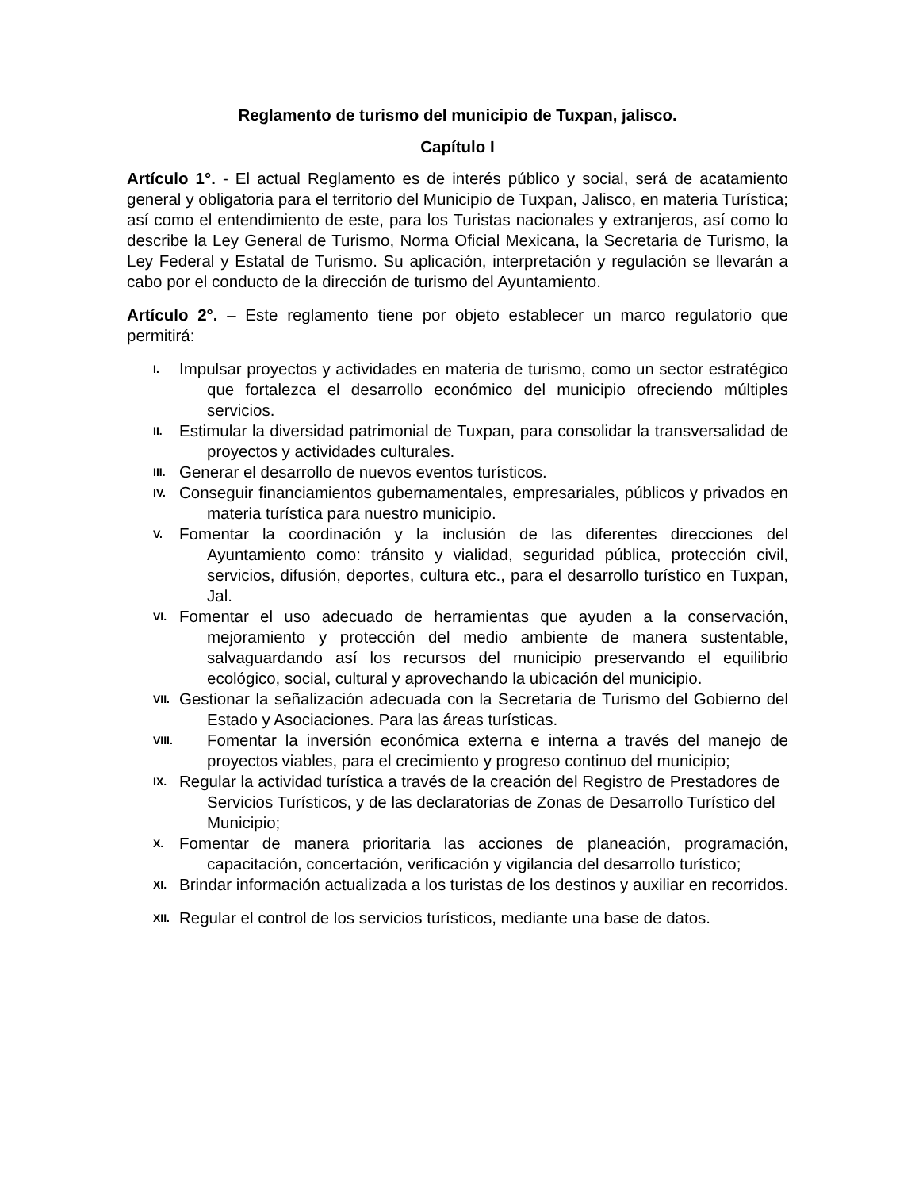Reglamento de turismo del municipio de Tuxpan, jalisco.
Capítulo I
Artículo 1°. - El actual Reglamento es de interés público y social, será de acatamiento general y obligatoria para el territorio del Municipio de Tuxpan, Jalisco, en materia Turística; así como el entendimiento de este, para los Turistas nacionales y extranjeros, así como lo describe la Ley General de Turismo, Norma Oficial Mexicana, la Secretaria de Turismo, la Ley Federal y Estatal de Turismo. Su aplicación, interpretación y regulación se llevarán a cabo por el conducto de la dirección de turismo del Ayuntamiento.
Artículo 2°. – Este reglamento tiene por objeto establecer un marco regulatorio que permitirá:
I. Impulsar proyectos y actividades en materia de turismo, como un sector estratégico que fortalezca el desarrollo económico del municipio ofreciendo múltiples servicios.
II. Estimular la diversidad patrimonial de Tuxpan, para consolidar la transversalidad de proyectos y actividades culturales.
III. Generar el desarrollo de nuevos eventos turísticos.
IV. Conseguir financiamientos gubernamentales, empresariales, públicos y privados en materia turística para nuestro municipio.
V. Fomentar la coordinación y la inclusión de las diferentes direcciones del Ayuntamiento como: tránsito y vialidad, seguridad pública, protección civil, servicios, difusión, deportes, cultura etc., para el desarrollo turístico en Tuxpan, Jal.
VI. Fomentar el uso adecuado de herramientas que ayuden a la conservación, mejoramiento y protección del medio ambiente de manera sustentable, salvaguardando así los recursos del municipio preservando el equilibrio ecológico, social, cultural y aprovechando la ubicación del municipio.
VII. Gestionar la señalización adecuada con la Secretaria de Turismo del Gobierno del Estado y Asociaciones. Para las áreas turísticas.
VIII. Fomentar la inversión económica externa e interna a través del manejo de proyectos viables, para el crecimiento y progreso continuo del municipio;
IX. Regular la actividad turística a través de la creación del Registro de Prestadores de
Servicios Turísticos, y de las declaratorias de Zonas de Desarrollo Turístico del
Municipio;
X. Fomentar de manera prioritaria las acciones de planeación, programación, capacitación, concertación, verificación y vigilancia del desarrollo turístico;
XI. Brindar información actualizada a los turistas de los destinos y auxiliar en recorridos.
XII. Regular el control de los servicios turísticos, mediante una base de datos.